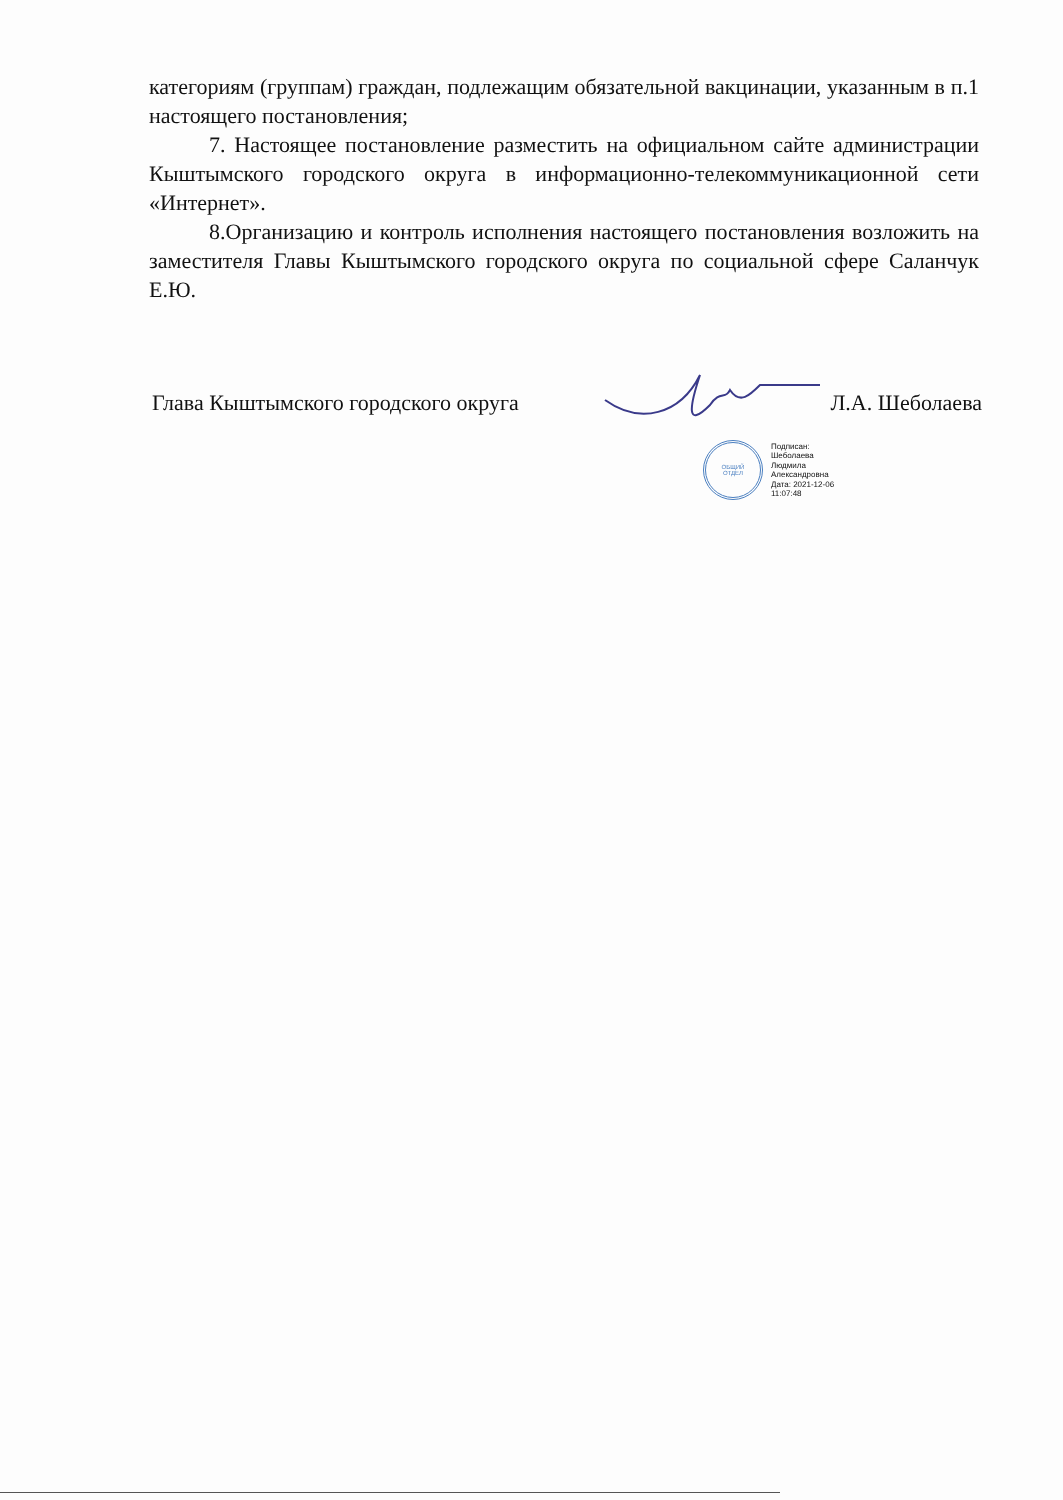категориям (группам) граждан, подлежащим обязательной вакцинации, указанным в п.1 настоящего постановления;
7. Настоящее постановление разместить на официальном сайте администрации Кыштымского городского округа в информационно-телекоммуникационной сети «Интернет».
8.Организацию и контроль исполнения настоящего постановления возложить на заместителя Главы Кыштымского городского округа по социальной сфере Саланчук Е.Ю.
Глава Кыштымского городского округа Л.А. Шеболаева
ОБЩИЙ
ОТДЕЛ
Подписан:
Шеболаева
Людмила
Александровна
Дата: 2021-12-06
11:07:48